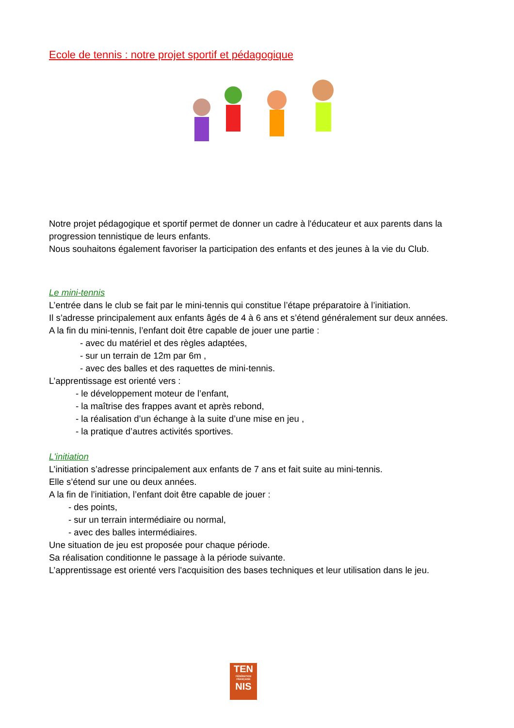Ecole de tennis : notre projet sportif et pédagogique
Notre projet pédagogique et sportif permet de donner un cadre à l'éducateur et aux parents dans la progression tennistique de leurs enfants.
Nous souhaitons également favoriser la participation des enfants et des jeunes à la vie du Club.
Le mini-tennis
L’entrée dans le club se fait par le mini-tennis qui constitue l’étape préparatoire à l’initiation.
Il s’adresse principalement aux enfants âgés de 4 à 6 ans et s’étend généralement sur deux années.
A la fin du mini-tennis, l’enfant doit être capable de jouer une partie :
- avec du matériel et des règles adaptées,
- sur un terrain de 12m par 6m ,
- avec des balles et des raquettes de mini-tennis.
L’apprentissage est orienté vers :
- le développement moteur de l’enfant,
- la maîtrise des frappes avant et après rebond,
- la réalisation d’un échange à la suite d’une mise en jeu ,
- la pratique d’autres activités sportives.
L'initiation
L’initiation s’adresse principalement aux enfants de 7 ans et fait suite au mini-tennis.
Elle s’étend sur une ou deux années.
A la fin de l’initiation, l’enfant doit être capable de jouer :
- des points,
- sur un terrain intermédiaire ou normal,
- avec des balles intermédiaires.
Une situation de jeu est proposée pour chaque période.
Sa réalisation conditionne le passage à la période suivante.
L’apprentissage est orienté vers l'acquisition des bases techniques et leur utilisation dans le jeu.
TEN
FÉDÉRATION FRANÇAISE
NIS